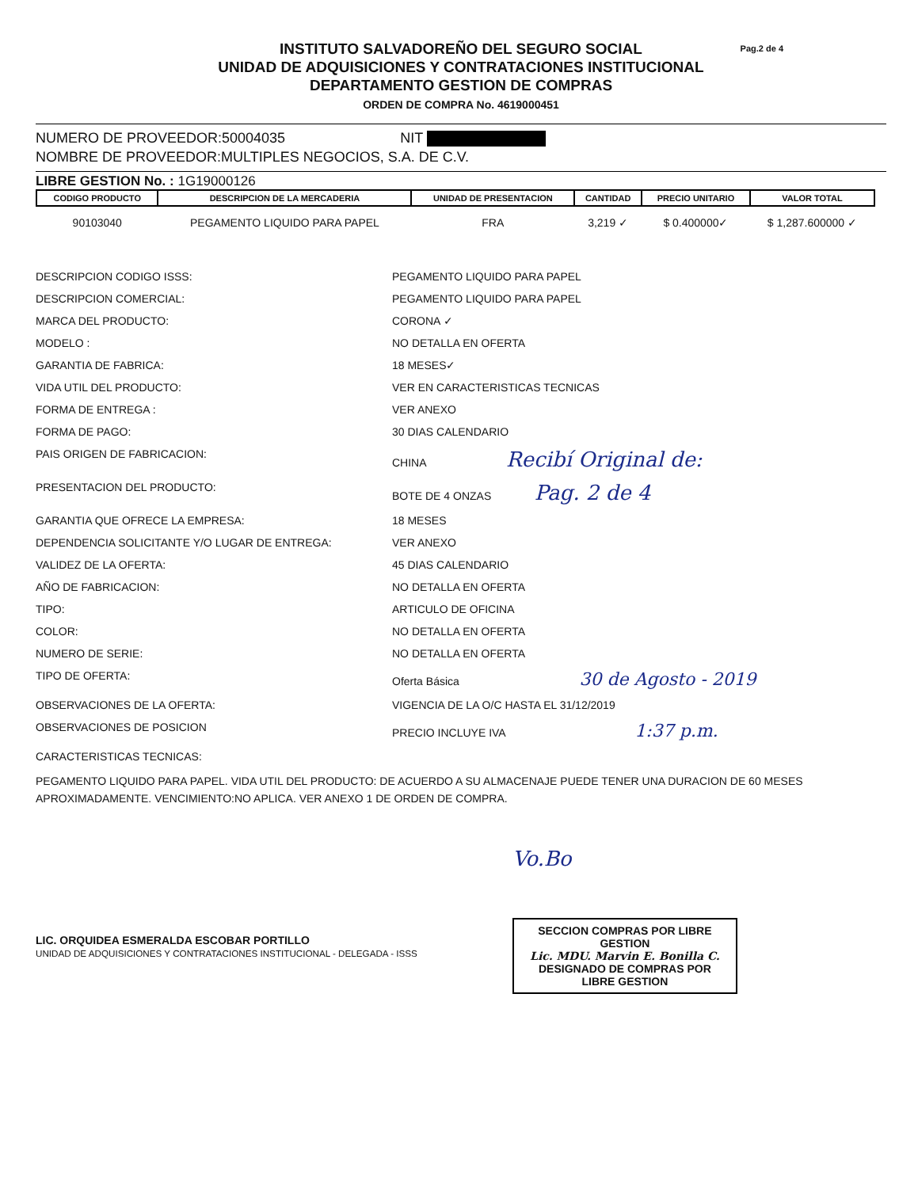Pag.2 de 4
INSTITUTO SALVADOREÑO DEL SEGURO SOCIAL
UNIDAD DE ADQUISICIONES Y CONTRATACIONES INSTITUCIONAL
DEPARTAMENTO GESTION DE COMPRAS
ORDEN DE COMPRA No. 4619000451
NUMERO DE PROVEEDOR:50004035 NIT
NOMBRE DE PROVEEDOR:MULTIPLES NEGOCIOS, S.A. DE C.V.
LIBRE GESTION No. : 1G19000126
| CODIGO PRODUCTO | DESCRIPCION DE LA MERCADERIA | UNIDAD DE PRESENTACION | CANTIDAD | PRECIO UNITARIO | VALOR TOTAL |
| --- | --- | --- | --- | --- | --- |
| 90103040 | PEGAMENTO LIQUIDO PARA PAPEL | FRA | 3,219 ✓ | $ 0.400000✓ | $ 1,287.600000 ✓ |
DESCRIPCION CODIGO ISSS:
PEGAMENTO LIQUIDO PARA PAPEL
DESCRIPCION COMERCIAL:
PEGAMENTO LIQUIDO PARA PAPEL
MARCA DEL PRODUCTO:
CORONA ✓
MODELO :
NO DETALLA EN OFERTA
GARANTIA DE FABRICA:
18 MESES✓
VIDA UTIL DEL PRODUCTO:
VER EN CARACTERISTICAS TECNICAS
FORMA DE ENTREGA :
VER ANEXO
FORMA DE PAGO:
30 DIAS CALENDARIO
PAIS ORIGEN DE FABRICACION:
CHINA Recibí Original de:
PRESENTACION DEL PRODUCTO:
BOTE DE 4 ONZAS Pag. 2 de 4
GARANTIA QUE OFRECE LA EMPRESA:
18 MESES
DEPENDENCIA SOLICITANTE Y/O LUGAR DE ENTREGA:
VER ANEXO
VALIDEZ DE LA OFERTA:
45 DIAS CALENDARIO
AÑO DE FABRICACION:
NO DETALLA EN OFERTA
TIPO:
ARTICULO DE OFICINA
COLOR:
NO DETALLA EN OFERTA
NUMERO DE SERIE:
NO DETALLA EN OFERTA
TIPO DE OFERTA:
Oferta Básica 30 de Agosto - 2019
OBSERVACIONES DE LA OFERTA:
VIGENCIA DE LA O/C HASTA EL 31/12/2019
OBSERVACIONES DE POSICION
PRECIO INCLUYE IVA 1:37 p.m.
CARACTERISTICAS TECNICAS:
PEGAMENTO LIQUIDO PARA PAPEL. VIDA UTIL DEL PRODUCTO: DE ACUERDO A SU ALMACENAJE PUEDE TENER UNA DURACION DE 60 MESES APROXIMADAMENTE. VENCIMIENTO:NO APLICA. VER ANEXO 1 DE ORDEN DE COMPRA.
LIC. ORQUIDEA ESMERALDA ESCOBAR PORTILLO
UNIDAD DE ADQUISICIONES Y CONTRATACIONES INSTITUCIONAL - DELEGADA - ISSS
Vo.Bo
SECCION COMPRAS POR LIBRE GESTION
Lic. MDU. Marvin E. Bonilla C.
DESIGNADO DE COMPRAS POR LIBRE GESTION